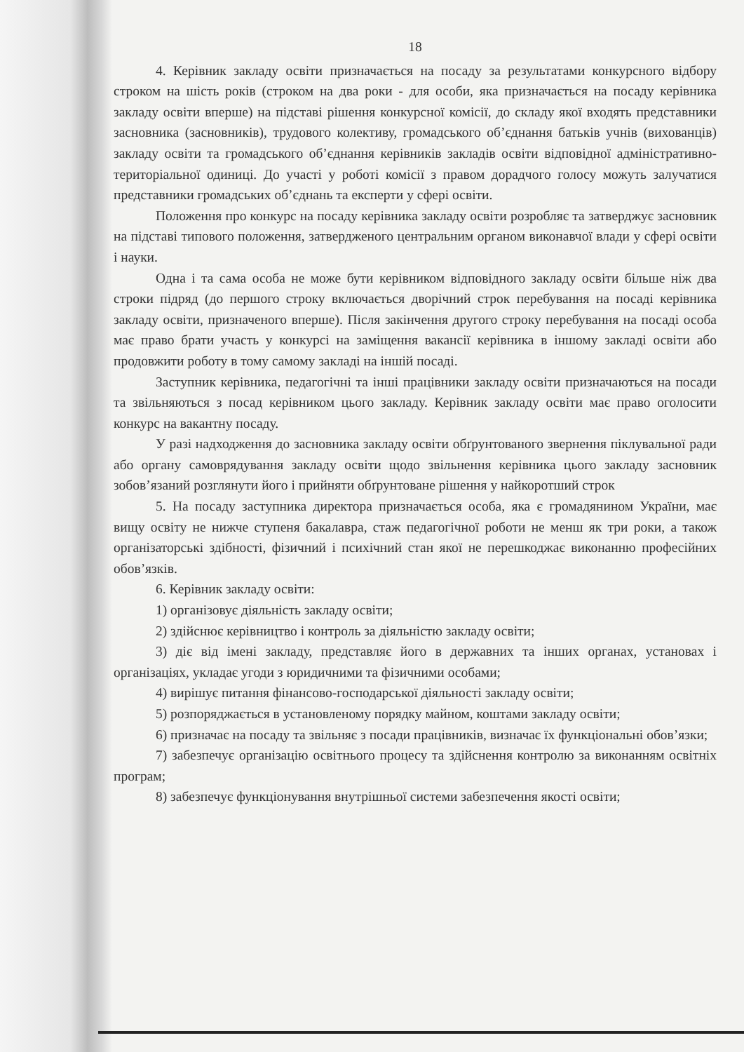18
4. Керівник закладу освіти призначається на посаду за результатами конкурсного відбору строком на шість років (строком на два роки - для особи, яка призначається на посаду керівника закладу освіти вперше) на підставі рішення конкурсної комісії, до складу якої входять представники засновника (засновників), трудового колективу, громадського об’єднання батьків учнів (вихованців) закладу освіти та громадського об’єднання керівників закладів освіти відповідної адміністративно-територіальної одиниці. До участі у роботі комісії з правом дорадчого голосу можуть залучатися представники громадських об’єднань та експерти у сфері освіти.
Положення про конкурс на посаду керівника закладу освіти розробляє та затверджує засновник на підставі типового положення, затвердженого центральним органом виконавчої влади у сфері освіти і науки.
Одна і та сама особа не може бути керівником відповідного закладу освіти більше ніж два строки підряд (до першого строку включається дворічний строк перебування на посаді керівника закладу освіти, призначеного вперше). Після закінчення другого строку перебування на посаді особа має право брати участь у конкурсі на заміщення вакансії керівника в іншому закладі освіти або продовжити роботу в тому самому закладі на іншій посаді.
Заступник керівника, педагогічні та інші працівники закладу освіти призначаються на посади та звільняються з посад керівником цього закладу. Керівник закладу освіти має право оголосити конкурс на вакантну посаду.
У разі надходження до засновника закладу освіти обґрунтованого звернення піклувальної ради або органу самоврядування закладу освіти щодо звільнення керівника цього закладу засновник зобов’язаний розглянути його і прийняти обґрунтоване рішення у найкоротший строк
5. На посаду заступника директора призначається особа, яка є громадянином України, має вищу освіту не нижче ступеня бакалавра, стаж педагогічної роботи не менш як три роки, а також організаторські здібності, фізичний і психічний стан якої не перешкоджає виконанню професійних обов’язків.
6. Керівник закладу освіти:
1) організовує діяльність закладу освіти;
2) здійснює керівництво і контроль за діяльністю закладу освіти;
3) діє від імені закладу, представляє його в державних та інших органах, установах і організаціях, укладає угоди з юридичними та фізичними особами;
4) вирішує питання фінансово-господарської діяльності закладу освіти;
5) розпоряджається в установленому порядку майном, коштами закладу освіти;
6) призначає на посаду та звільняє з посади працівників, визначає їх функціональні обов’язки;
7) забезпечує організацію освітнього процесу та здійснення контролю за виконанням освітніх програм;
8) забезпечує функціонування внутрішньої системи забезпечення якості освіти;